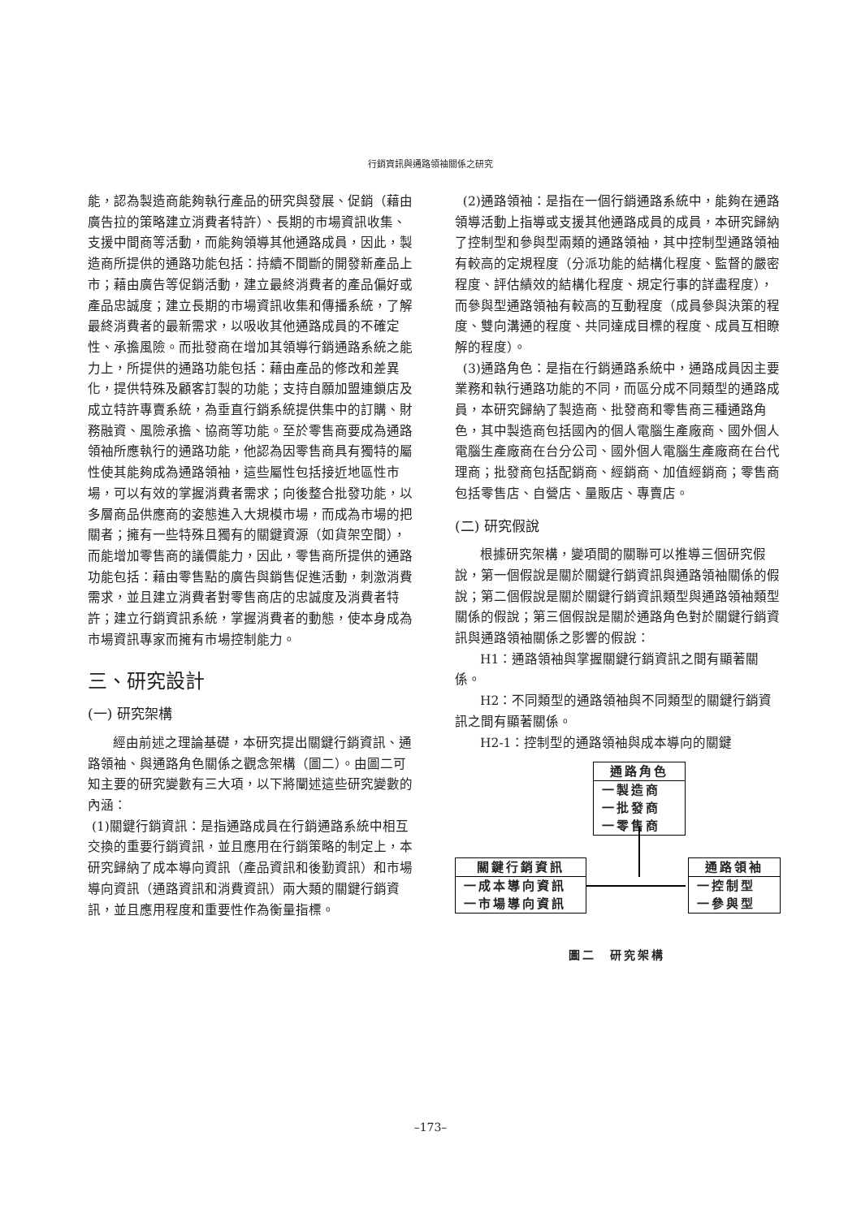行銷資訊與通路領袖關係之研究
能，認為製造商能夠執行產品的研究與發展、促銷（藉由廣告拉的策略建立消費者特許）、長期的市場資訊收集、支援中間商等活動，而能夠領導其他通路成員，因此，製造商所提供的通路功能包括：持續不間斷的開發新產品上市；藉由廣告等促銷活動，建立最終消費者的產品偏好或產品忠誠度；建立長期的市場資訊收集和傳播系統，了解最終消費者的最新需求，以吸收其他通路成員的不確定性、承擔風險。而批發商在增加其領導行銷通路系統之能力上，所提供的通路功能包括：藉由產品的修改和差異化，提供特殊及顧客訂製的功能；支持自願加盟連鎖店及成立特許專賣系統，為垂直行銷系統提供集中的訂購、財務融資、風險承擔、協商等功能。至於零售商要成為通路領袖所應執行的通路功能，他認為因零售商具有獨特的屬性使其能夠成為通路領袖，這些屬性包括接近地區性市場，可以有效的掌握消費者需求；向後整合批發功能，以多層商品供應商的姿態進入大規模市場，而成為市場的把關者；擁有一些特殊且獨有的關鍵資源（如貨架空間），而能增加零售商的議價能力，因此，零售商所提供的通路功能包括：藉由零售點的廣告與銷售促進活動，刺激消費需求，並且建立消費者對零售商店的忠誠度及消費者特許；建立行銷資訊系統，掌握消費者的動態，使本身成為市場資訊專家而擁有市場控制能力。
三、研究設計
(一) 研究架構
經由前述之理論基礎，本研究提出關鍵行銷資訊、通路領袖、與通路角色關係之觀念架構（圖二）。由圖二可知主要的研究變數有三大項，以下將闡述這些研究變數的內涵：
(1)關鍵行銷資訊：是指通路成員在行銷通路系統中相互交換的重要行銷資訊，並且應用在行銷策略的制定上，本研究歸納了成本導向資訊（產品資訊和後勤資訊）和市場導向資訊（通路資訊和消費資訊）兩大類的關鍵行銷資訊，並且應用程度和重要性作為衡量指標。
(2)通路領袖：是指在一個行銷通路系統中，能夠在通路領導活動上指導或支援其他通路成員的成員，本研究歸納了控制型和參與型兩類的通路領袖，其中控制型通路領袖有較高的定規程度（分派功能的結構化程度、監督的嚴密程度、評估績效的結構化程度、規定行事的詳盡程度），而參與型通路領袖有較高的互動程度（成員參與決策的程度、雙向溝通的程度、共同達成目標的程度、成員互相瞭解的程度）。
(3)通路角色：是指在行銷通路系統中，通路成員因主要業務和執行通路功能的不同，而區分成不同類型的通路成員，本研究歸納了製造商、批發商和零售商三種通路角色，其中製造商包括國內的個人電腦生產廠商、國外個人電腦生產廠商在台分公司、國外個人電腦生產廠商在台代理商；批發商包括配銷商、經銷商、加值經銷商；零售商包括零售店、自營店、量販店、專賣店。
(二) 研究假說
根據研究架構，變項間的關聯可以推導三個研究假說，第一個假說是關於關鍵行銷資訊與通路領袖關係的假說；第二個假說是關於關鍵行銷資訊類型與通路領袖類型關係的假說；第三個假說是關於通路角色對於關鍵行銷資訊與通路領袖關係之影響的假說：
H1：通路領袖與掌握關鍵行銷資訊之間有顯著關係。
H2：不同類型的通路領袖與不同類型的關鍵行銷資訊之間有顯著關係。
H2-1：控制型的通路領袖與成本導向的關鍵
通路角色
一製造商
一批發商
一零售商
關鍵行銷資訊
一成本導向資訊
一市場導向資訊
通路領袖
一控制型
一參與型
圖二　研究架構
–173–